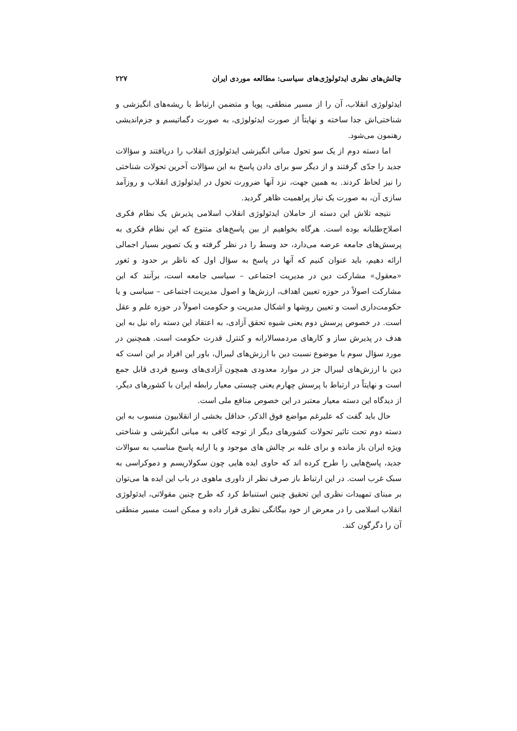چالش‌های نظری ایدئولوژی‌های سیاسی: مطالعه موردی ایران ۲۲۷
ایدئولوژی انقلاب، آن را از مسیر منطقی، پویا و متضمن ارتباط با ریشه‌های انگیزشی و شناختی‌اش جدا ساخته و نهایتاً از صورت ایدئولوژی، به صورت دگماتیسم و جزم‌اندیشی رهنمون می‌شود.
اما دسته دوم از یک سو تحول مبانی انگیزشی ایدئولوژی انقلاب را دریافتند و سؤالات جدید را جدّی گرفتند و از دیگر سو برای دادن پاسخ به این سؤالات آخرین تحولات شناختی را نیز لحاظ کردند. به همین جهت، نزد آنها ضرورت تحول در ایدئولوژی انقلاب و روزآمد سازی آن، به صورت یک نیاز پراهمیت ظاهر گردید.
نتیجه تلاش این دسته از حاملان ایدئولوژی انقلاب اسلامی پذیرش یک نظام فکری اصلاح‌طلبانه بوده است. هرگاه بخواهیم از بین پاسخ‌های متنوع که این نظام فکری به پرسش‌های جامعه عرضه می‌دارد، حد وسط را در نظر گرفته و یک تصویر بسیار اجمالی ارائه دهیم، باید عنوان کنیم که آنها در پاسخ به سؤال اول که ناظر بر حدود و ثغور «معقول» مشارکت دین در مدیریت اجتماعی – سیاسی جامعه است، برآنند که این مشارکت اصولاً در حوزه تعیین اهداف، ارزش‌ها و اصول مدیریت اجتماعی – سیاسی و یا حکومت‌داری است و تعیین روشها و اشکال مدیریت و حکومت اصولاً در حوزه علم و عقل است. در خصوص پرسش دوم یعنی شیوه تحقق آزادی، به اعتقاد این دسته راه نیل به این هدف در پذیرش ساز و کارهای مردمسالارانه و کنترل قدرت حکومت است. همچنین در مورد سؤال سوم با موضوع نسبت دین با ارزش‌های لیبرال، باور این افراد بر این است که دین با ارزش‌های لیبرال جز در موارد معدودی همچون آزادی‌های وسیع فردی قابل جمع است و نهایتاً در ارتباط با پرسش چهارم یعنی چیستی معیار رابطه ایران با کشورهای دیگر، از دیدگاه این دسته معیار معتبر در این خصوص منافع ملی است.
حال باید گفت که علیرغم مواضع فوق الذکر، حداقل بخشی از انقلابیون منسوب به این دسته دوم تحت تاثیر تحولات کشورهای دیگر از توجه کافی به مبانی انگیزشی و شناختی ویژه ایران باز مانده و برای غلبه بر چالش های موجود و یا ارایه پاسخ مناسب به سوالات جدید، پاسخ‌هایی را طرح کرده اند که حاوی ایده هایی چون سکولاریسم و دموکراسی به سبک غرب است. در این ارتباط باز صرف نظر از داوری ماهوی در باب این ایده ها می‌توان بر مبنای تمهیدات نظری این تحقیق چنین استنباط کرد که طرح چنین مقولاتی، ایدئولوژی انقلاب اسلامی را در معرض از خود بیگانگی نظری قرار داده و ممکن است مسیر منطقی آن را دگرگون کند.